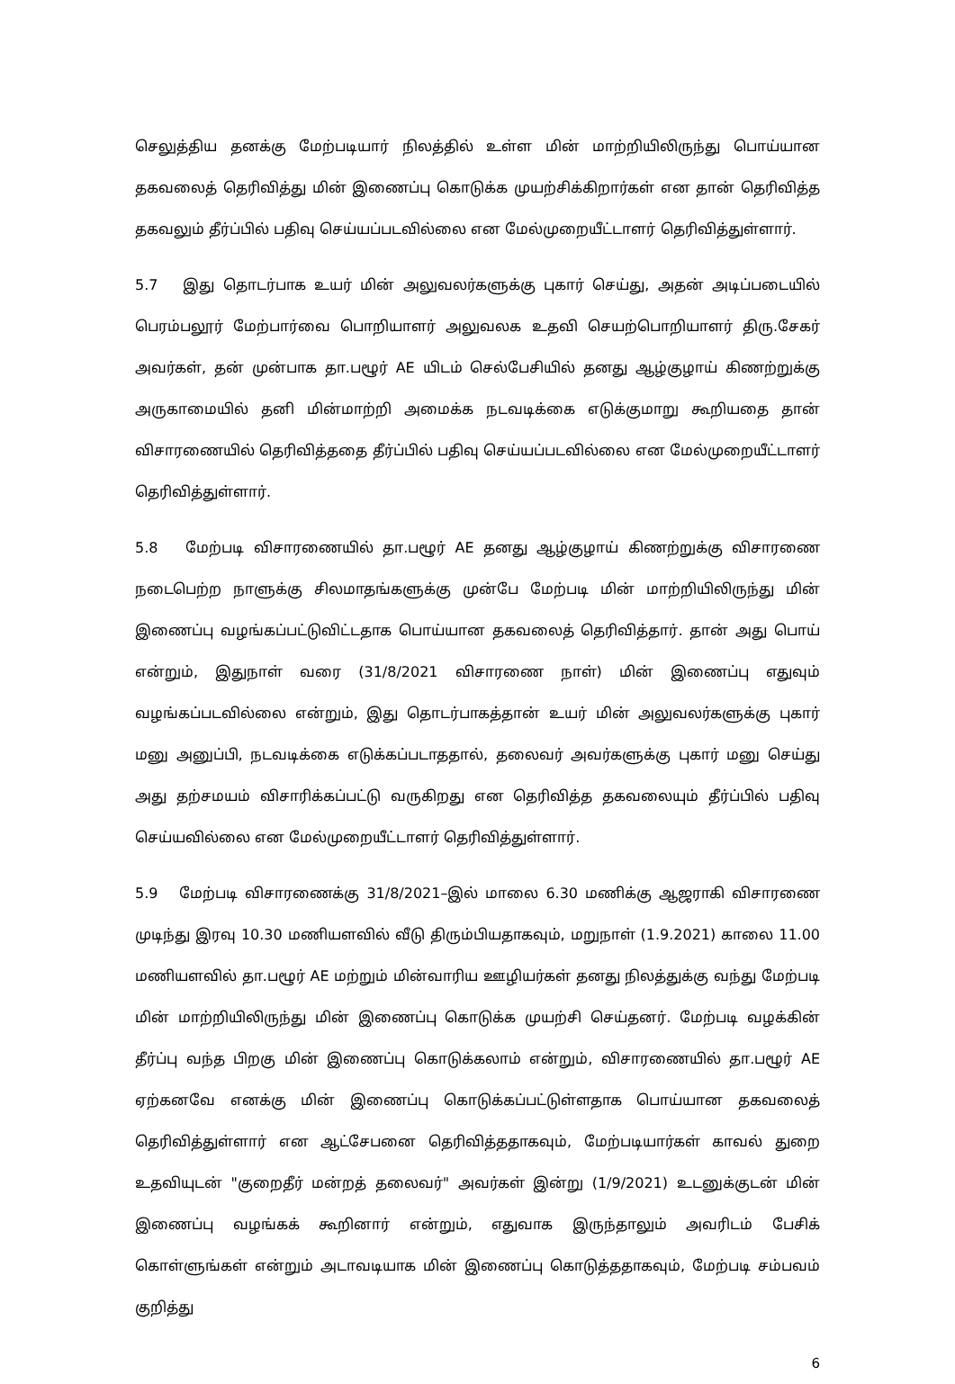செலுத்திய தனக்கு மேற்படியார் நிலத்தில் உள்ள மின் மாற்றியிலிருந்து பொய்யான தகவலைத் தெரிவித்து மின் இணைப்பு கொடுக்க முயற்சிக்கிறார்கள் என தான் தெரிவித்த தகவலும் தீர்ப்பில் பதிவு செய்யப்படவில்லை என மேல்முறையீட்டாளர் தெரிவித்துள்ளார்.
5.7 இது தொடர்பாக உயர் மின் அலுவலர்களுக்கு புகார் செய்து, அதன் அடிப்படையில் பெரம்பலூர் மேற்பார்வை பொறியாளர் அலுவலக உதவி செயற்பொறியாளர் திரு.சேகர் அவர்கள், தன் முன்பாக தா.பழூர் AE யிடம் செல்பேசியில் தனது ஆழ்குழாய் கிணற்றுக்கு அருகாமையில் தனி மின்மாற்றி அமைக்க நடவடிக்கை எடுக்குமாறு கூறியதை தான் விசாரணையில் தெரிவித்ததை தீர்ப்பில் பதிவு செய்யப்படவில்லை என மேல்முறையீட்டாளர் தெரிவித்துள்ளார்.
5.8 மேற்படி விசாரணையில் தா.பழூர் AE தனது ஆழ்குழாய் கிணற்றுக்கு விசாரணை நடைபெற்ற நாளுக்கு சிலமாதங்களுக்கு முன்பே மேற்படி மின் மாற்றியிலிருந்து மின் இணைப்பு வழங்கப்பட்டுவிட்டதாக பொய்யான தகவலைத் தெரிவித்தார். தான் அது பொய் என்றும், இதுநாள் வரை (31/8/2021 விசாரணை நாள்) மின் இணைப்பு எதுவும் வழங்கப்படவில்லை என்றும், இது தொடர்பாகத்தான் உயர் மின் அலுவலர்களுக்கு புகார் மனு அனுப்பி, நடவடிக்கை எடுக்கப்படாததால், தலைவர் அவர்களுக்கு புகார் மனு செய்து அது தற்சமயம் விசாரிக்கப்பட்டு வருகிறது என தெரிவித்த தகவலையும் தீர்ப்பில் பதிவு செய்யவில்லை என மேல்முறையீட்டாளர் தெரிவித்துள்ளார்.
5.9 மேற்படி விசாரணைக்கு 31/8/2021–இல் மாலை 6.30 மணிக்கு ஆஜராகி விசாரணை முடிந்து இரவு 10.30 மணியளவில் வீடு திரும்பியதாகவும், மறுநாள் (1.9.2021) காலை 11.00 மணியளவில் தா.பழூர் AE மற்றும் மின்வாரிய ஊழியர்கள் தனது நிலத்துக்கு வந்து மேற்படி மின் மாற்றியிலிருந்து மின் இணைப்பு கொடுக்க முயற்சி செய்தனர். மேற்படி வழக்கின் தீர்ப்பு வந்த பிறகு மின் இணைப்பு கொடுக்கலாம் என்றும், விசாரணையில் தா.பழூர் AE ஏற்கனவே எனக்கு மின் இணைப்பு கொடுக்கப்பட்டுள்ளதாக பொய்யான தகவலைத் தெரிவித்துள்ளார் என ஆட்சேபனை தெரிவித்ததாகவும், மேற்படியார்கள் காவல் துறை உதவியுடன் "குறைதீர் மன்றத் தலைவர்" அவர்கள் இன்று (1/9/2021) உடனுக்குடன் மின் இணைப்பு வழங்கக் கூறினார் என்றும், எதுவாக இருந்தாலும் அவரிடம் பேசிக் கொள்ளுங்கள் என்றும் அடாவடியாக மின் இணைப்பு கொடுத்ததாகவும், மேற்படி சம்பவம் குறித்து
6